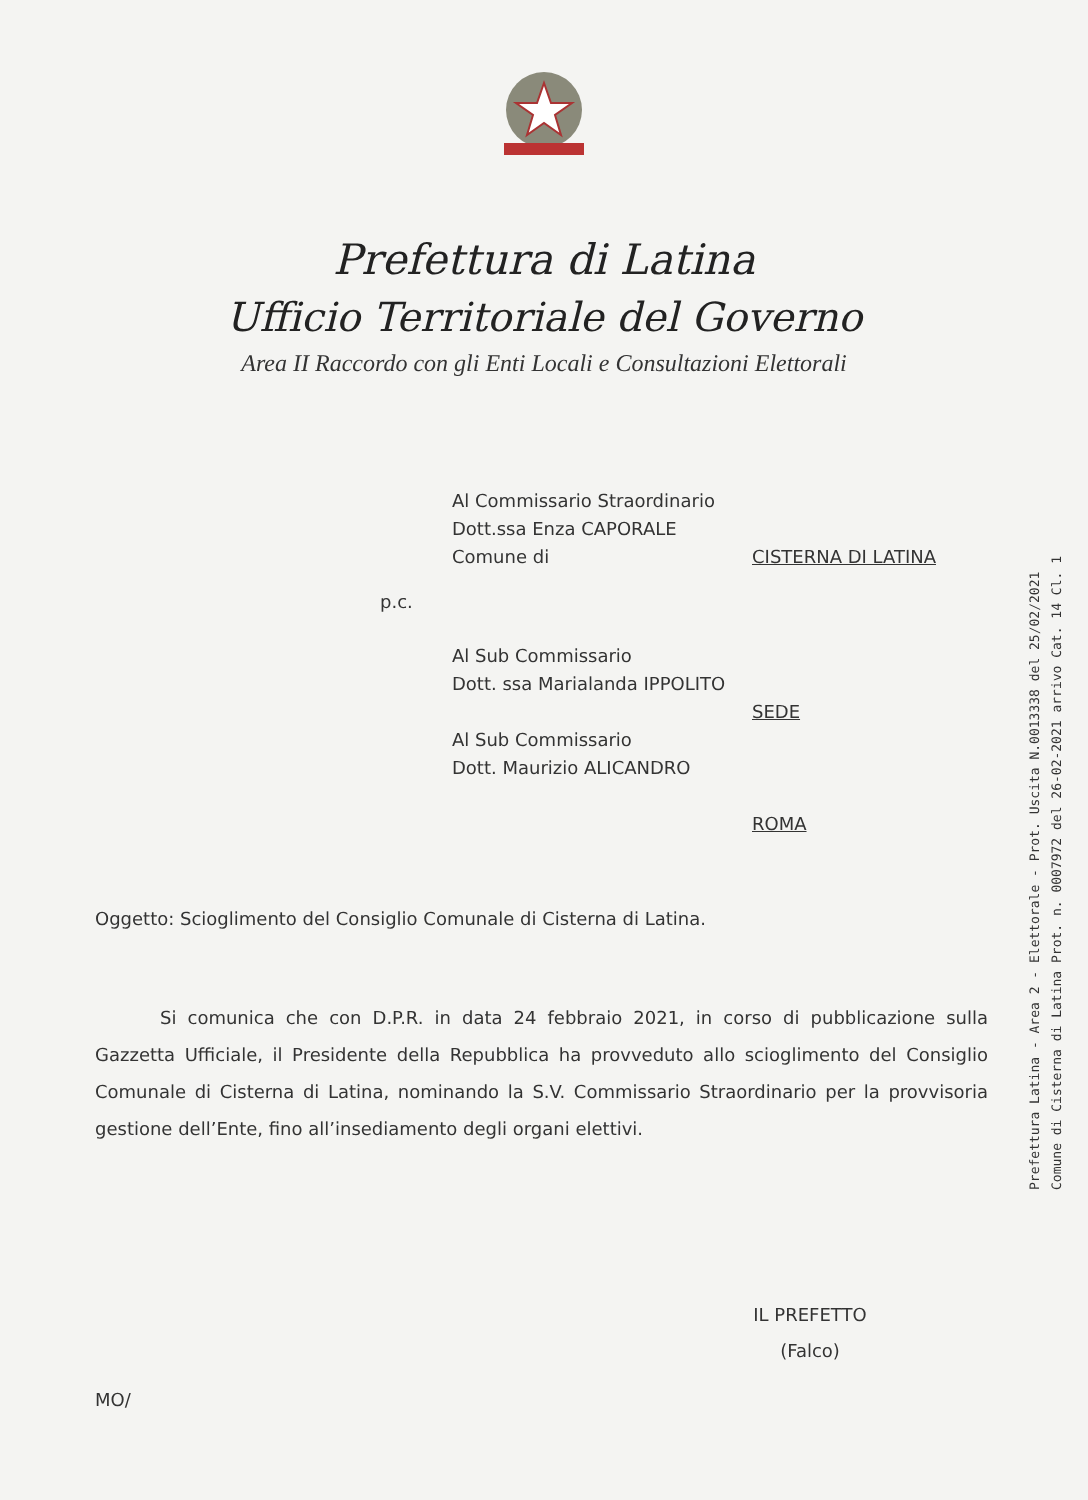Prefettura di Latina
Ufficio Territoriale del Governo
Area II Raccordo con gli Enti Locali e Consultazioni Elettorali
Al Commissario Straordinario
Dott.ssa Enza CAPORALE
Comune di CISTERNA DI LATINA
p.c.
Al Sub Commissario
Dott. ssa Marialanda IPPOLITO
SEDE
Al Sub Commissario
Dott. Maurizio ALICANDRO
ROMA
Oggetto: Scioglimento del Consiglio Comunale di Cisterna di Latina.
Si comunica che con D.P.R. in data 24 febbraio 2021, in corso di pubblicazione sulla Gazzetta Ufficiale, il Presidente della Repubblica ha provveduto allo scioglimento del Consiglio Comunale di Cisterna di Latina, nominando la S.V. Commissario Straordinario per la provvisoria gestione dell’Ente, fino all’insediamento degli organi elettivi.
IL PREFETTO
(Falco)
MO/
Prefettura Latina - Area 2 - Elettorale - Prot. Uscita N.0013338 del 25/02/2021
Comune di Cisterna di Latina Prot. n. 0007972 del 26-02-2021 arrivo Cat. 14 Cl. 1